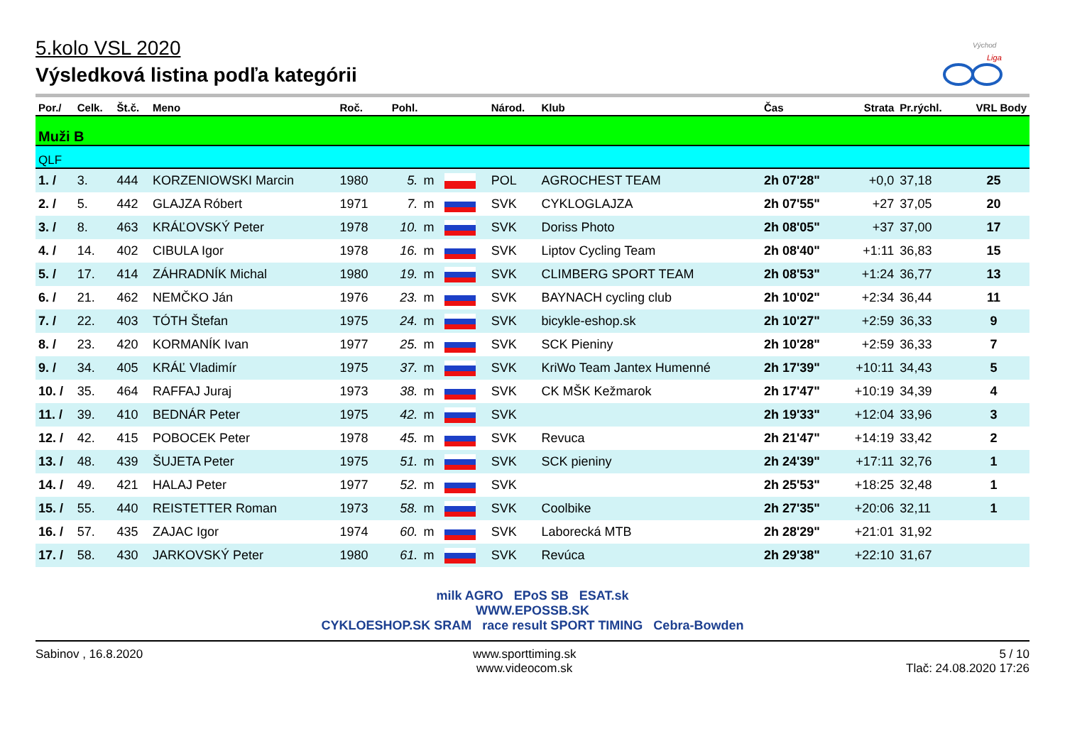Východ
Liga
5.kolo VSL 2020
Výsledková listina podľa kategórii
| Por./ | Celk. | Št.č. | Meno | Roč. | Pohl. | | | Národ. | Klub | Čas | Strata | Pr.rýchl. | VRL Body |
| --- | --- | --- | --- | --- | --- | --- | --- | --- | --- | --- | --- | --- | --- |
| Muži B | | | | | | | | | | | | | |
| QLF | | | | | | | | | | | | | |
| 1. / | 3. | 444 | KORZENIOWSKI Marcin | 1980 | 5. | m | | POL | AGROCHEST TEAM | 2h 07'28" | +0,0 | 37,18 | 25 |
| 2. / | 5. | 442 | GLAJZA Róbert | 1971 | 7. | m | | SVK | CYKLOGLAJZA | 2h 07'55" | +27 | 37,05 | 20 |
| 3. / | 8. | 463 | KRÁĽOVSKÝ Peter | 1978 | 10. | m | | SVK | Doriss Photo | 2h 08'05" | +37 | 37,00 | 17 |
| 4. / | 14. | 402 | CIBULA Igor | 1978 | 16. | m | | SVK | Liptov Cycling Team | 2h 08'40" | +1:11 | 36,83 | 15 |
| 5. / | 17. | 414 | ZÁHRADNÍK Michal | 1980 | 19. | m | | SVK | CLIMBERG SPORT TEAM | 2h 08'53" | +1:24 | 36,77 | 13 |
| 6. / | 21. | 462 | NEMČKO Ján | 1976 | 23. | m | | SVK | BAYNACH cycling club | 2h 10'02" | +2:34 | 36,44 | 11 |
| 7. / | 22. | 403 | TÓTH Štefan | 1975 | 24. | m | | SVK | bicykle-eshop.sk | 2h 10'27" | +2:59 | 36,33 | 9 |
| 8. / | 23. | 420 | KORMANÍK Ivan | 1977 | 25. | m | | SVK | SCK Pieniny | 2h 10'28" | +2:59 | 36,33 | 7 |
| 9. / | 34. | 405 | KRÁĽ Vladimír | 1975 | 37. | m | | SVK | KriWo Team Jantex Humenné | 2h 17'39" | +10:11 | 34,43 | 5 |
| 10. / | 35. | 464 | RAFFAJ Juraj | 1973 | 38. | m | | SVK | CK MŠK Kežmarok | 2h 17'47" | +10:19 | 34,39 | 4 |
| 11. / | 39. | 410 | BEDNÁR Peter | 1975 | 42. | m | | SVK | | 2h 19'33" | +12:04 | 33,96 | 3 |
| 12. / | 42. | 415 | POBOCEK Peter | 1978 | 45. | m | | SVK | Revuca | 2h 21'47" | +14:19 | 33,42 | 2 |
| 13. / | 48. | 439 | ŠUJETA Peter | 1975 | 51. | m | | SVK | SCK pieniny | 2h 24'39" | +17:11 | 32,76 | 1 |
| 14. / | 49. | 421 | HALAJ Peter | 1977 | 52. | m | | SVK | | 2h 25'53" | +18:25 | 32,48 | 1 |
| 15. / | 55. | 440 | REISTETTER Roman | 1973 | 58. | m | | SVK | Coolbike | 2h 27'35" | +20:06 | 32,11 | 1 |
| 16. / | 57. | 435 | ZAJAC Igor | 1974 | 60. | m | | SVK | Laborecká MTB | 2h 28'29" | +21:01 | 31,92 | |
| 17. / | 58. | 430 | JARKOVSKÝ Peter | 1980 | 61. | m | | SVK | Revúca | 2h 29'38" | +22:10 | 31,67 | |
milk AGRO EPoS SB ESAT.sk
WWW.EPOSSB.SK
CYKLOESHOP.SK SRAM race result SPORT TIMING Cebra-Bowden
Sabinov , 16.8.2020 www.sporttiming.sk
www.videocom.sk
5 / 10
Tlač: 24.08.2020 17:26